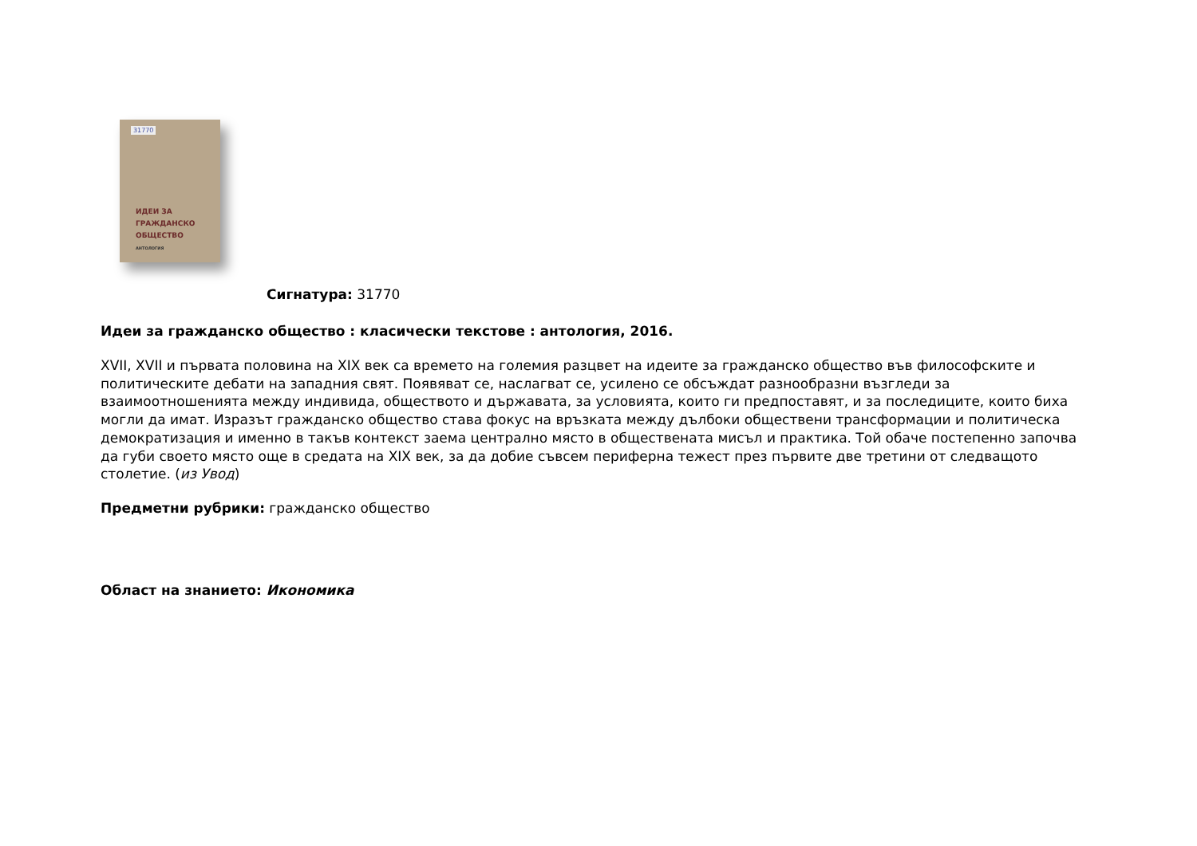31770
ИДЕИ ЗА
ГРАЖДАНСКО
ОБЩЕСТВО
АНТОЛОГИЯ
Сигнатура: 31770
Идеи за гражданско общество : класически текстове : антология, 2016.
XVII, XVII и първата половина на XIX век са времето на големия разцвет на идеите за гражданско общество във философските и политическите дебати на западния свят. Появяват се, наслагват се, усилено се обсъждат разнообразни възгледи за взаимоотношенията между индивида, обществото и държавата, за условията, които ги предпоставят, и за последиците, които биха могли да имат. Изразът гражданско общество става фокус на връзката между дълбоки обществени трансформации и политическа демократизация и именно в такъв контекст заема централно място в обществената мисъл и практика. Той обаче постепенно започва да губи своето място още в средата на XIX век, за да добие съвсем периферна тежест през първите две третини от следващото столетие. (из Увод)
Предметни рубрики: гражданско общество
Област на знанието: Икономика